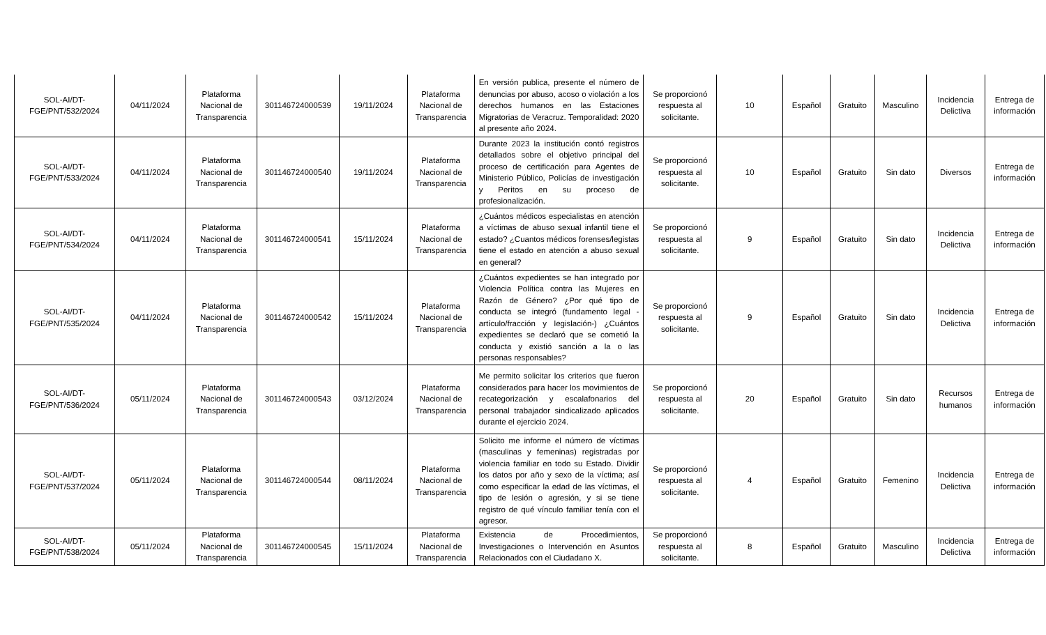| SOL-AI/DT-FGE/PNT/532/2024 | 04/11/2024 | Plataforma Nacional de Transparencia | 301146724000539 | 19/11/2024 | Plataforma Nacional de Transparencia | En versión publica, presente el número de denuncias por abuso, acoso o violación a los derechos humanos en las Estaciones Migratorias de Veracruz. Temporalidad: 2020 al presente año 2024. | Se proporcionó respuesta al solicitante. | 10 | Español | Gratuito | Masculino | Incidencia Delictiva | Entrega de información |
| SOL-AI/DT-FGE/PNT/533/2024 | 04/11/2024 | Plataforma Nacional de Transparencia | 301146724000540 | 19/11/2024 | Plataforma Nacional de Transparencia | Durante 2023 la institución contó registros detallados sobre el objetivo principal del proceso de certificación para Agentes de Ministerio Público, Policías de investigación y Peritos en su proceso de profesionalización. | Se proporcionó respuesta al solicitante. | 10 | Español | Gratuito | Sin dato | Diversos | Entrega de información |
| SOL-AI/DT-FGE/PNT/534/2024 | 04/11/2024 | Plataforma Nacional de Transparencia | 301146724000541 | 15/11/2024 | Plataforma Nacional de Transparencia | ¿Cuántos médicos especialistas en atención a víctimas de abuso sexual infantil tiene el estado? ¿Cuantos médicos forenses/legistas tiene el estado en atención a abuso sexual en general? | Se proporcionó respuesta al solicitante. | 9 | Español | Gratuito | Sin dato | Incidencia Delictiva | Entrega de información |
| SOL-AI/DT-FGE/PNT/535/2024 | 04/11/2024 | Plataforma Nacional de Transparencia | 301146724000542 | 15/11/2024 | Plataforma Nacional de Transparencia | ¿Cuántos expedientes se han integrado por Violencia Política contra las Mujeres en Razón de Género? ¿Por qué tipo de conducta se integró (fundamento legal -artículo/fracción y legislación-) ¿Cuántos expedientes se declaró que se cometió la conducta y existió sanción a la o las personas responsables? | Se proporcionó respuesta al solicitante. | 9 | Español | Gratuito | Sin dato | Incidencia Delictiva | Entrega de información |
| SOL-AI/DT-FGE/PNT/536/2024 | 05/11/2024 | Plataforma Nacional de Transparencia | 301146724000543 | 03/12/2024 | Plataforma Nacional de Transparencia | Me permito solicitar los criterios que fueron considerados para hacer los movimientos de recategorización y escalafonarios del personal trabajador sindicalizado aplicados durante el ejercicio 2024. | Se proporcionó respuesta al solicitante. | 20 | Español | Gratuito | Sin dato | Recursos humanos | Entrega de información |
| SOL-AI/DT-FGE/PNT/537/2024 | 05/11/2024 | Plataforma Nacional de Transparencia | 301146724000544 | 08/11/2024 | Plataforma Nacional de Transparencia | Solicito me informe el número de víctimas (masculinas y femeninas) registradas por violencia familiar en todo su Estado. Dividir los datos por año y sexo de la víctima; así como especificar la edad de las víctimas, el tipo de lesión o agresión, y si se tiene registro de qué vínculo familiar tenía con el agresor. | Se proporcionó respuesta al solicitante. | 4 | Español | Gratuito | Femenino | Incidencia Delictiva | Entrega de información |
| SOL-AI/DT-FGE/PNT/538/2024 | 05/11/2024 | Plataforma Nacional de Transparencia | 301146724000545 | 15/11/2024 | Plataforma Nacional de Transparencia | Existencia de Procedimientos, Investigaciones o Intervención en Asuntos Relacionados con el Ciudadano X. | Se proporcionó respuesta al solicitante. | 8 | Español | Gratuito | Masculino | Incidencia Delictiva | Entrega de información |